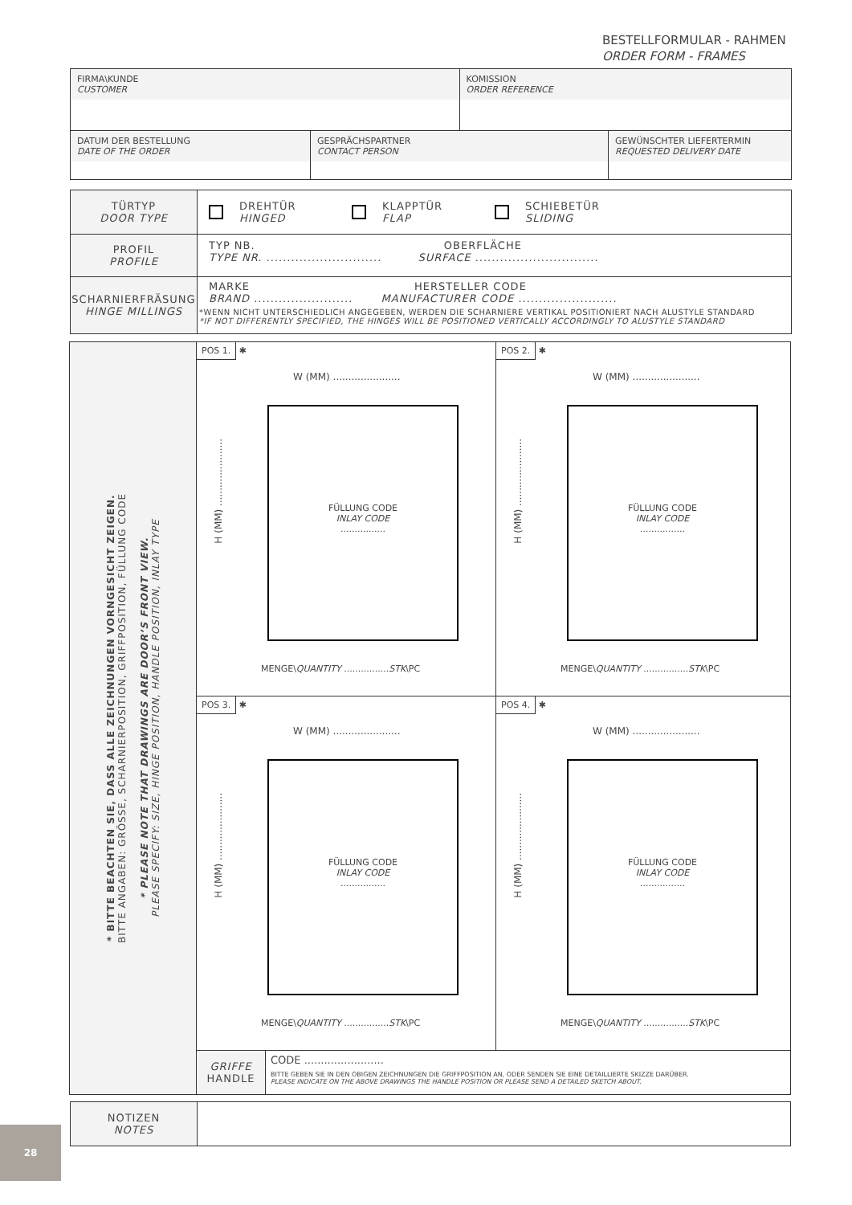BESTELLFORMULAR - RAHMEN
ORDER FORM - FRAMES
| FIRMA\KUNDE CUSTOMER | | KOMISSION ORDER REFERENCE | |
| DATUM DER BESTELLUNG DATE OF THE ORDER | GESPRÄCHSPARTNER CONTACT PERSON | | GEWÜNSCHTER LIEFERTERMIN REQUESTED DELIVERY DATE |
| TÜRTYP DOOR TYPE | DREHTÜR HINGED KLAPPTÜR FLAP SCHIEBETÜR SLIDING |
| PROFIL PROFILE | TYP NB. OBERFLÄCHE TYPE NR. ............................ SURFACE .............................. |
| SCHARNIERFRÄSUNG HINGE MILLINGS | MARKE HERSTELLER CODE BRAND ........................ MANUFACTURER CODE ........................ *WENN NICHT UNTERSCHIEDLICH ANGEGEBEN, WERDEN DIE SCHARNIERE VERTIKAL POSITIONIERT NACH ALUSTYLE STANDARD *IF NOT DIFFERENTLY SPECIFIED, THE HINGES WILL BE POSITIONED VERTICALLY ACCORDINGLY TO ALUSTYLE STANDARD |
| * BITTE BEACHTEN SIE, DASS ALLE ZEICHNUNGEN VORNGESICHT ZEIGEN. BITTE ANGABEN: GRÖSSE, SCHARNIERPOSITION, GRIFFPOSITION, FÜLLUNG CODE * PLEASE NOTE THAT DRAWINGS ARE DOOR’S FRONT VIEW. PLEASE SPECIFY: SIZE, HINGE POSITION, HANDLE POSITION, INLAY TYPE | POS 1. ✱ W (MM) ...................... H (MM) ...................... FÜLLUNG CODE INLAY CODE ................ MENGE\ QUANTITY ................ STK \PC | | POS 2. ✱ W (MM) ...................... H (MM) ...................... FÜLLUNG CODE INLAY CODE ................ MENGE\ QUANTITY ................ STK \PC |
| | POS 3. ✱ W (MM) ...................... H (MM) ...................... FÜLLUNG CODE INLAY CODE ................ MENGE\ QUANTITY ................ STK \PC | | POS 4. ✱ W (MM) ...................... H (MM) ...................... FÜLLUNG CODE INLAY CODE ................ MENGE\ QUANTITY ................ STK \PC |
| | GRIFFE HANDLE | CODE ........................ BITTE GEBEN SIE IN DEN OBIGEN ZEICHNUNGEN DIE GRIFFPOSITION AN, ODER SENDEN SIE EINE DETAILLIERTE SKIZZE DARÜBER. PLEASE INDICATE ON THE ABOVE DRAWINGS THE HANDLE POSITION OR PLEASE SEND A DETAILED SKETCH ABOUT. | |
| NOTIZEN NOTES | |
28